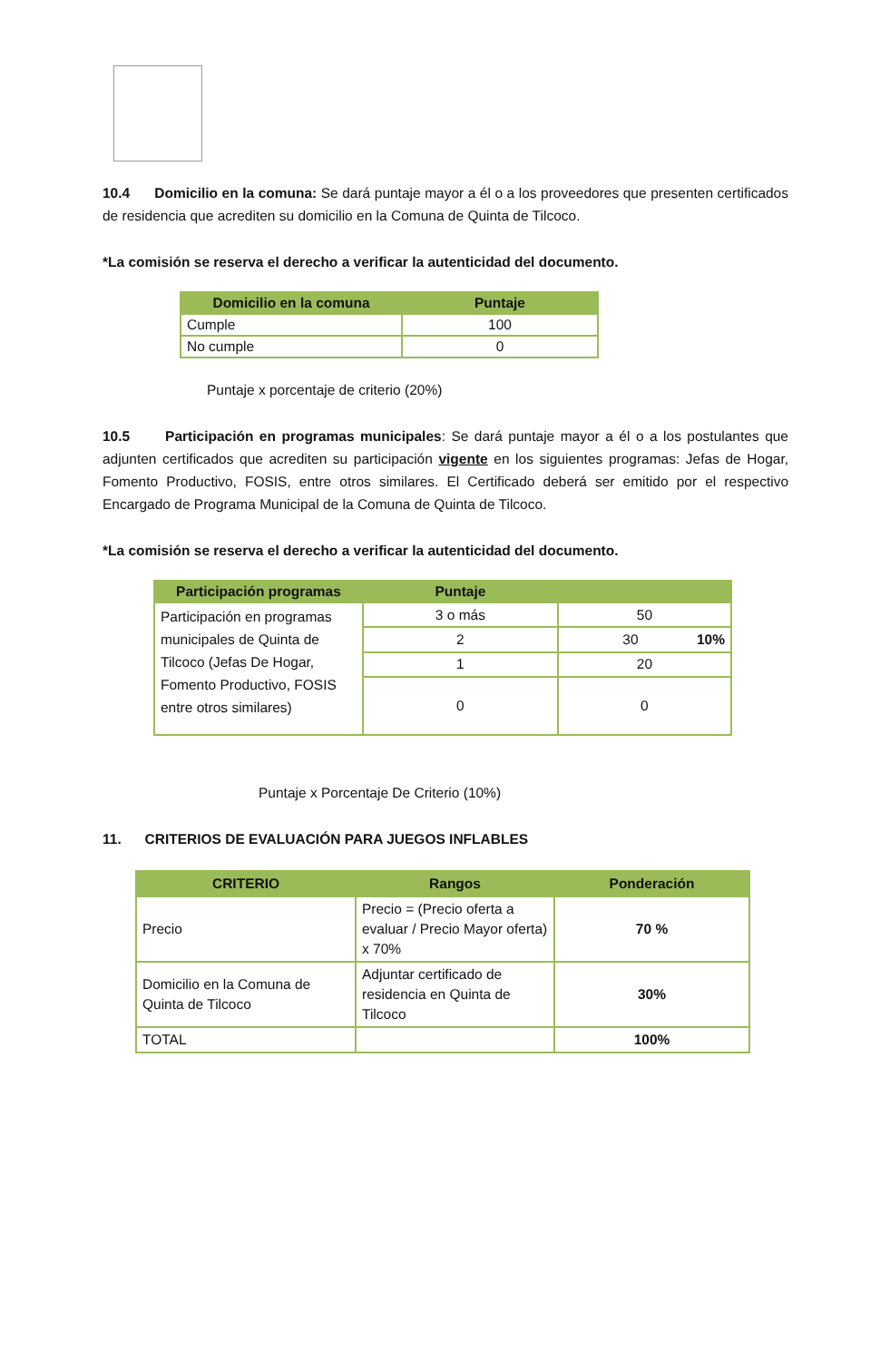10.4 Domicilio en la comuna: Se dará puntaje mayor a él o a los proveedores que presenten certificados de residencia que acrediten su domicilio en la Comuna de Quinta de Tilcoco.
*La comisión se reserva el derecho a verificar la autenticidad del documento.
| Domicilio en la comuna | Puntaje |
| --- | --- |
| Cumple | 100 |
| No cumple | 0 |
Puntaje x porcentaje de criterio (20%)
10.5 Participación en programas municipales: Se dará puntaje mayor a él o a los postulantes que adjunten certificados que acrediten su participación vigente en los siguientes programas: Jefas de Hogar, Fomento Productivo, FOSIS, entre otros similares. El Certificado deberá ser emitido por el respectivo Encargado de Programa Municipal de la Comuna de Quinta de Tilcoco.
*La comisión se reserva el derecho a verificar la autenticidad del documento.
| Participación programas | Puntaje | |
| --- | --- | --- |
| Participación en programas municipales de Quinta de Tilcoco (Jefas De Hogar, Fomento Productivo, FOSIS entre otros similares) | 3 o más | 50 |
| | 2 | 30 10% |
| | 1 | 20 |
| | 0 | 0 |
Puntaje x Porcentaje De Criterio (10%)
11. CRITERIOS DE EVALUACIÓN PARA JUEGOS INFLABLES
| CRITERIO | Rangos | Ponderación |
| --- | --- | --- |
| Precio | Precio = (Precio oferta a evaluar / Precio Mayor oferta) x 70% | 70 % |
| Domicilio en la Comuna de Quinta de Tilcoco | Adjuntar certificado de residencia en Quinta de Tilcoco | 30% |
| TOTAL | | 100% |